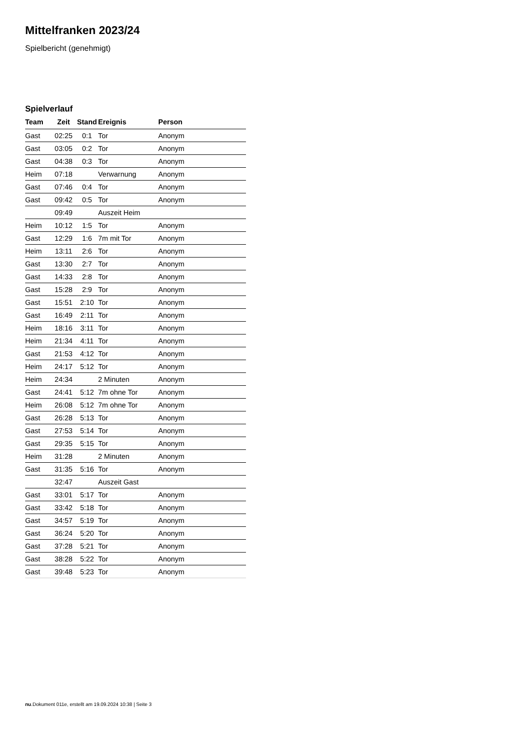Mittelfranken 2023/24
Spielbericht (genehmigt)
Spielverlauf
| Team | Zeit | Stand | Ereignis | Person |
| --- | --- | --- | --- | --- |
| Gast | 02:25 | 0:1 | Tor | Anonym |
| Gast | 03:05 | 0:2 | Tor | Anonym |
| Gast | 04:38 | 0:3 | Tor | Anonym |
| Heim | 07:18 | | Verwarnung | Anonym |
| Gast | 07:46 | 0:4 | Tor | Anonym |
| Gast | 09:42 | 0:5 | Tor | Anonym |
| | 09:49 | | Auszeit Heim | |
| Heim | 10:12 | 1:5 | Tor | Anonym |
| Gast | 12:29 | 1:6 | 7m mit Tor | Anonym |
| Heim | 13:11 | 2:6 | Tor | Anonym |
| Gast | 13:30 | 2:7 | Tor | Anonym |
| Gast | 14:33 | 2:8 | Tor | Anonym |
| Gast | 15:28 | 2:9 | Tor | Anonym |
| Gast | 15:51 | 2:10 | Tor | Anonym |
| Gast | 16:49 | 2:11 | Tor | Anonym |
| Heim | 18:16 | 3:11 | Tor | Anonym |
| Heim | 21:34 | 4:11 | Tor | Anonym |
| Gast | 21:53 | 4:12 | Tor | Anonym |
| Heim | 24:17 | 5:12 | Tor | Anonym |
| Heim | 24:34 | | 2 Minuten | Anonym |
| Gast | 24:41 | 5:12 | 7m ohne Tor | Anonym |
| Heim | 26:08 | 5:12 | 7m ohne Tor | Anonym |
| Gast | 26:28 | 5:13 | Tor | Anonym |
| Gast | 27:53 | 5:14 | Tor | Anonym |
| Gast | 29:35 | 5:15 | Tor | Anonym |
| Heim | 31:28 | | 2 Minuten | Anonym |
| Gast | 31:35 | 5:16 | Tor | Anonym |
| | 32:47 | | Auszeit Gast | |
| Gast | 33:01 | 5:17 | Tor | Anonym |
| Gast | 33:42 | 5:18 | Tor | Anonym |
| Gast | 34:57 | 5:19 | Tor | Anonym |
| Gast | 36:24 | 5:20 | Tor | Anonym |
| Gast | 37:28 | 5:21 | Tor | Anonym |
| Gast | 38:28 | 5:22 | Tor | Anonym |
| Gast | 39:48 | 5:23 | Tor | Anonym |
nu.Dokument 011e, erstellt am 19.09.2024 10:38 | Seite 3